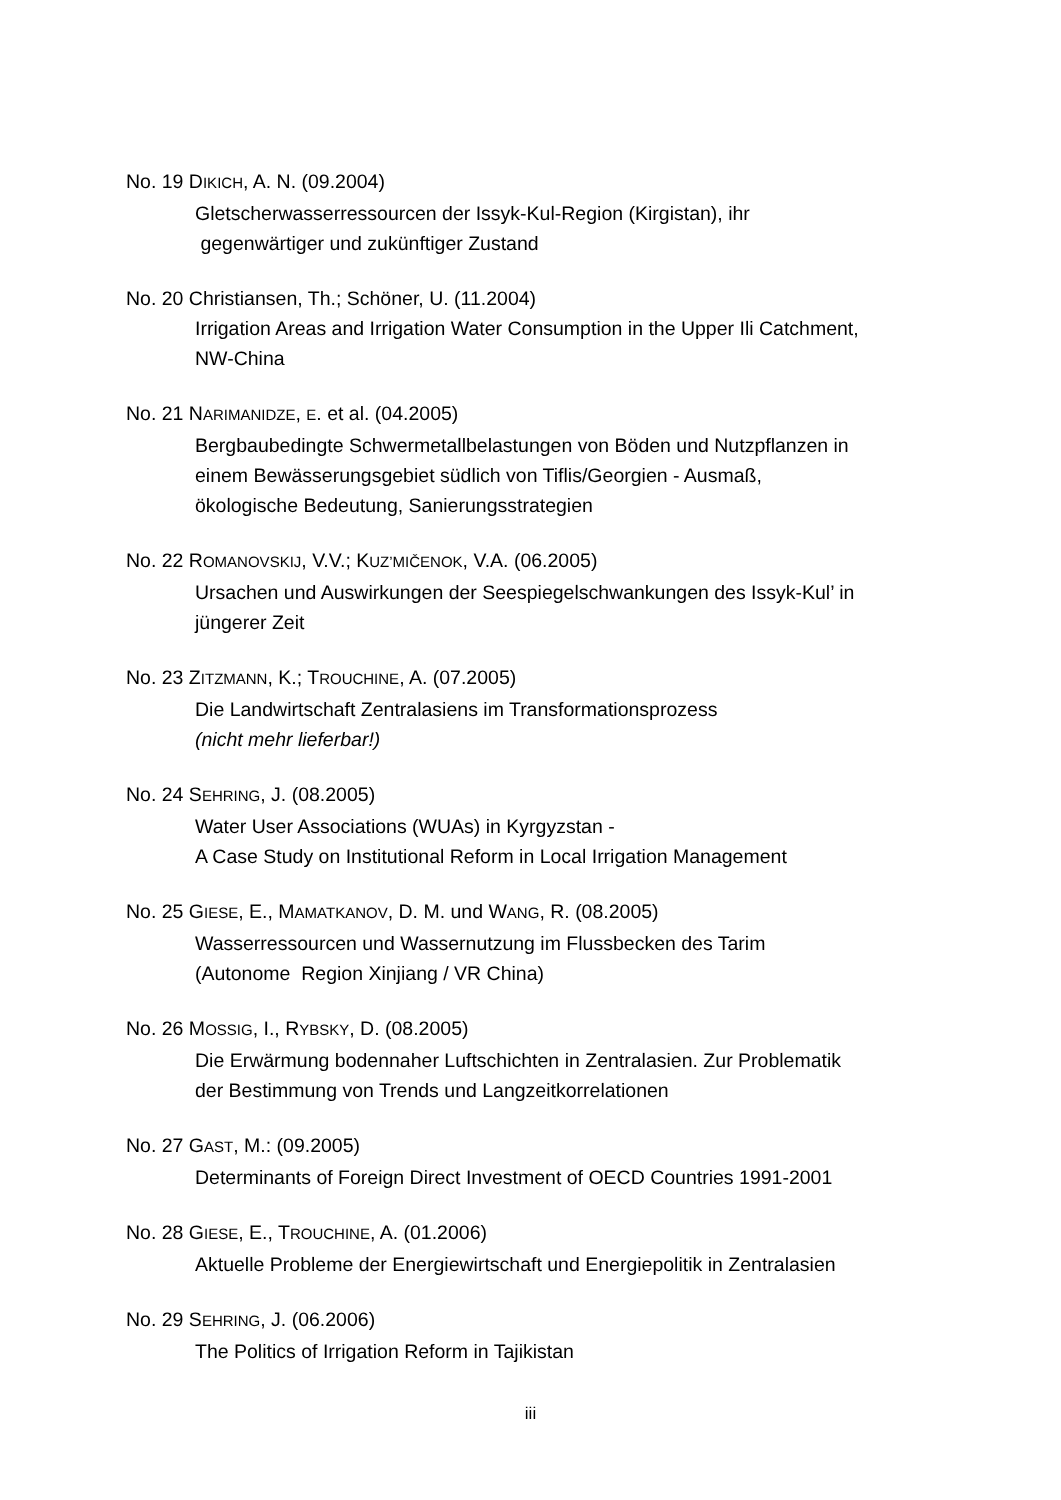No. 19 DIKICH, A. N. (09.2004)
Gletscherwasserressourcen der Issyk-Kul-Region (Kirgistan), ihr
gegenwärtiger und zukünftiger Zustand
No. 20 Christiansen, Th.; Schöner, U. (11.2004)
Irrigation Areas and Irrigation Water Consumption in the Upper Ili Catchment,
NW-China
No. 21 NARIMANIDZE, E. et al. (04.2005)
Bergbaubedingte Schwermetallbelastungen von Böden und Nutzpflanzen in
einem Bewässerungsgebiet südlich von Tiflis/Georgien - Ausmaß,
ökologische Bedeutung, Sanierungsstrategien
No. 22 ROMANOVSKIJ, V.V.; KUZ’MIČENOK, V.A. (06.2005)
Ursachen und Auswirkungen der Seespiegelschwankungen des Issyk-Kul’ in
jüngerer Zeit
No. 23 ZITZMANN, K.; TROUCHINE, A. (07.2005)
Die Landwirtschaft Zentralasiens im Transformationsprozess
(nicht mehr lieferbar!)
No. 24 SEHRING, J. (08.2005)
Water User Associations (WUAs) in Kyrgyzstan -
A Case Study on Institutional Reform in Local Irrigation Management
No. 25 GIESE, E., MAMATKANOV, D. M. und WANG, R. (08.2005)
Wasserressourcen und Wassernutzung im Flussbecken des Tarim
(Autonome Region Xinjiang / VR China)
No. 26 MOSSIG, I., RYBSKY, D. (08.2005)
Die Erwärmung bodennaher Luftschichten in Zentralasien. Zur Problematik
der Bestimmung von Trends und Langzeitkorrelationen
No. 27 GAST, M.: (09.2005)
Determinants of Foreign Direct Investment of OECD Countries 1991-2001
No. 28 GIESE, E., TROUCHINE, A. (01.2006)
Aktuelle Probleme der Energiewirtschaft und Energiepolitik in Zentralasien
No. 29 SEHRING, J. (06.2006)
The Politics of Irrigation Reform in Tajikistan
iii